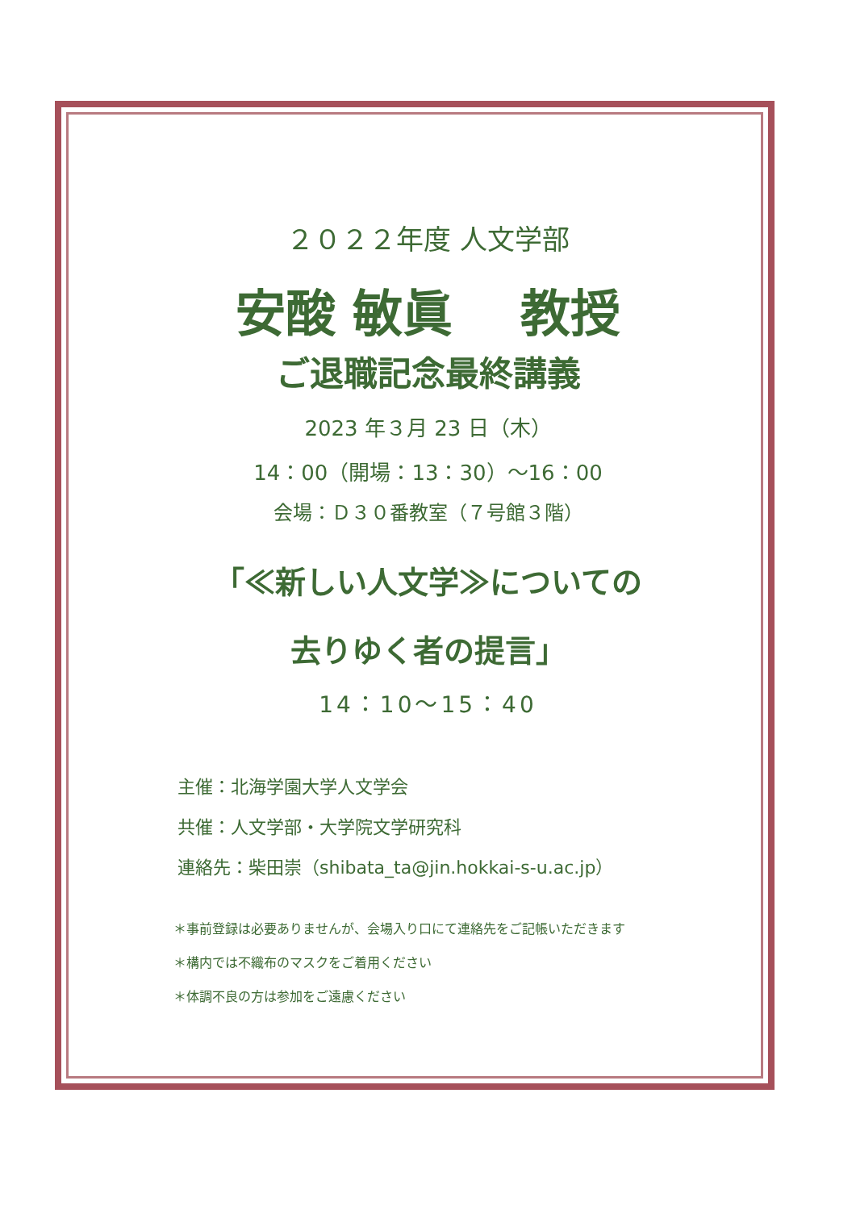２０２２年度 人文学部
安酸 敏眞　 教授
ご退職記念最終講義
2023 年３月 23 日（木）
14：00（開場：13：30）～16：00
会場：Ｄ３０番教室（７号館３階）
「≪新しい人文学≫についての
去りゆく者の提言」
14：10～15：40
主催：北海学園大学人文学会
共催：人文学部・大学院文学研究科
連絡先：柴田崇（shibata_ta@jin.hokkai-s-u.ac.jp）
＊事前登録は必要ありませんが、会場入り口にて連絡先をご記帳いただきます
＊構内では不織布のマスクをご着用ください
＊体調不良の方は参加をご遠慮ください